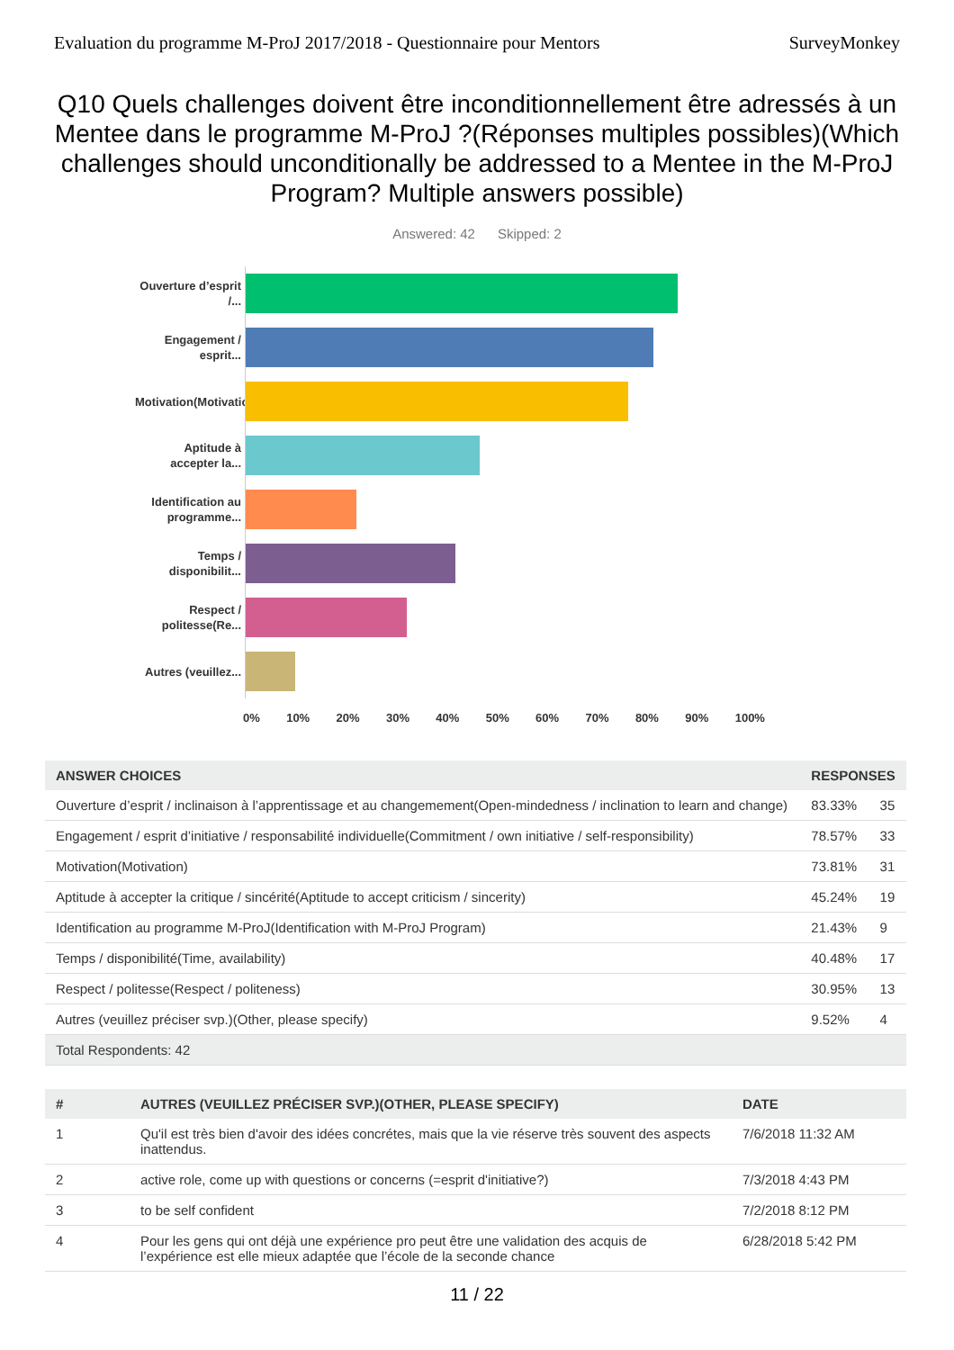Evaluation du programme M-ProJ 2017/2018 - Questionnaire pour Mentors SurveyMonkey
Q10 Quels challenges doivent être inconditionnellement être adressés à un Mentee dans le programme M-ProJ ?(Réponses multiples possibles)(Which challenges should unconditionally be addressed to a Mentee in the M-ProJ Program? Multiple answers possible)
Answered: 42 Skipped: 2
Ouverture d’esprit /...
Engagement / esprit...
Motivation(Motivation)
Aptitude à accepter la...
Identification au programme...
Temps / disponibilit...
Respect / politesse(Re...
Autres (veuillez...
0% 10% 20% 30% 40% 50% 60% 70% 80% 90% 100%
| ANSWER CHOICES | RESPONSES | |
| --- | --- | --- |
| Ouverture d’esprit / inclinaison à l’apprentissage et au changemement(Open-mindedness / inclination to learn and change) | 83.33% | 35 |
| Engagement / esprit d’initiative / responsabilité individuelle(Commitment / own initiative / self-responsibility) | 78.57% | 33 |
| Motivation(Motivation) | 73.81% | 31 |
| Aptitude à accepter la critique / sincérité(Aptitude to accept criticism / sincerity) | 45.24% | 19 |
| Identification au programme M-ProJ(Identification with M-ProJ Program) | 21.43% | 9 |
| Temps / disponibilité(Time, availability) | 40.48% | 17 |
| Respect / politesse(Respect / politeness) | 30.95% | 13 |
| Autres (veuillez préciser svp.)(Other, please specify) | 9.52% | 4 |
| Total Respondents: 42 | | |
| # | AUTRES (VEUILLEZ PRÉCISER SVP.)(OTHER, PLEASE SPECIFY) | DATE |
| --- | --- | --- |
| 1 | Qu'il est très bien d'avoir des idées concrétes, mais que la vie réserve très souvent des aspects inattendus. | 7/6/2018 11:32 AM |
| 2 | active role, come up with questions or concerns (=esprit d'initiative?) | 7/3/2018 4:43 PM |
| 3 | to be self confident | 7/2/2018 8:12 PM |
| 4 | Pour les gens qui ont déjà une expérience pro peut être une validation des acquis de l’expérience est elle mieux adaptée que l’école de la seconde chance | 6/28/2018 5:42 PM |
11 / 22